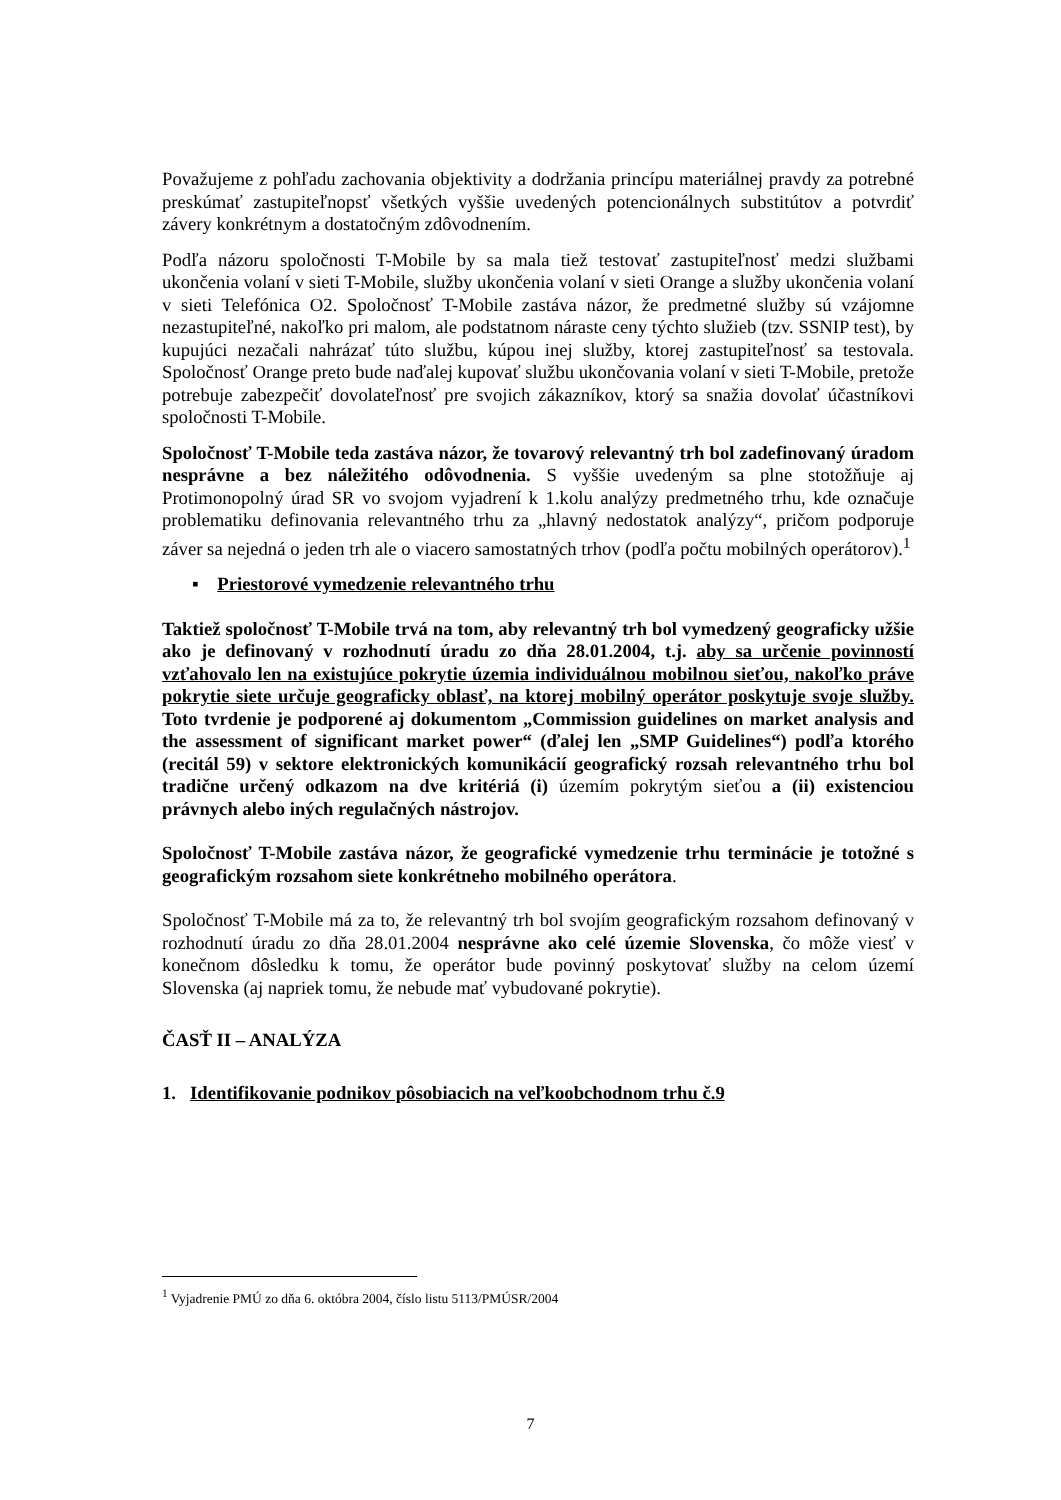Považujeme z pohľadu zachovania objektivity a dodržania princípu materiálnej pravdy za potrebné preskúmať zastupiteľnopsť všetkých vyššie uvedených potencionálnych substitútov a potvrdiť závery konkrétnym a dostatočným zdôvodnením.
Podľa názoru spoločnosti T-Mobile by sa mala tiež testovať zastupiteľnosť medzi službami ukončenia volaní v sieti T-Mobile, služby ukončenia volaní v sieti Orange a služby ukončenia volaní v sieti Telefónica O2. Spoločnosť T-Mobile zastáva názor, že predmetné služby sú vzájomne nezastupiteľné, nakoľko pri malom, ale podstatnom náraste ceny týchto služieb (tzv. SSNIP test), by kupujúci nezačali nahrázať túto službu, kúpou inej služby, ktorej zastupiteľnosť sa testovala. Spoločnosť Orange preto bude naďalej kupovať službu ukončovania volaní v sieti T-Mobile, pretože potrebuje zabezpečiť dovolateľnosť pre svojich zákazníkov, ktorý sa snažia dovolať účastníkovi spoločnosti T-Mobile.
Spoločnosť T-Mobile teda zastáva názor, že tovarový relevantný trh bol zadefinovaný úradom nesprávne a bez náležitého odôvodnenia. S vyššie uvedeným sa plne stotožňuje aj Protimonopolný úrad SR vo svojom vyjadrení k 1.kolu analýzy predmetného trhu, kde označuje problematiku definovania relevantného trhu za „hlavný nedostatok analýzy“, pričom podporuje záver sa nejedná o jeden trh ale o viacero samostatných trhov (podľa počtu mobilných operátorov).<sup>1</sup>
▪ Priestorové vymedzenie relevantného trhu
Taktiež spoločnosť T-Mobile trvá na tom, aby relevantný trh bol vymedzený geograficky užšie ako je definovaný v rozhodnutí úradu zo dňa 28.01.2004, t.j. aby sa určenie povinností vzťahovalo len na existujúce pokrytie územia individuálnou mobilnou sieťou, nakoľko práve pokrytie siete určuje geograficky oblasť, na ktorej mobilný operátor poskytuje svoje služby. Toto tvrdenie je podporené aj dokumentom „Commission guidelines on market analysis and the assessment of significant market power“ (ďalej len „SMP Guidelines“) podľa ktorého (recitál 59) v sektore elektronických komunikácií geografický rozsah relevantného trhu bol tradične určený odkazom na dve kritériá (i) územím pokrytým sieťou a (ii) existenciou právnych alebo iných regulačných nástrojov.
Spoločnosť T-Mobile zastáva názor, že geografické vymedzenie trhu terminácie je totožné s geografickým rozsahom siete konkrétneho mobilného operátora.
Spoločnosť T-Mobile má za to, že relevantný trh bol svojím geografickým rozsahom definovaný v rozhodnutí úradu zo dňa 28.01.2004 nesprávne ako celé územie Slovenska, čo môže viesť v konečnom dôsledku k tomu, že operátor bude povinný poskytovať služby na celom území Slovenska (aj napriek tomu, že nebude mať vybudované pokrytie).
ČASŤ II – ANALÝZA
1. Identifikovanie podnikov pôsobiacich na veľkoobchodnom trhu č.9
<sup>1</sup> Vyjadrenie PMÚ zo dňa 6. októbra 2004, číslo listu 5113/PMÚSR/2004
7